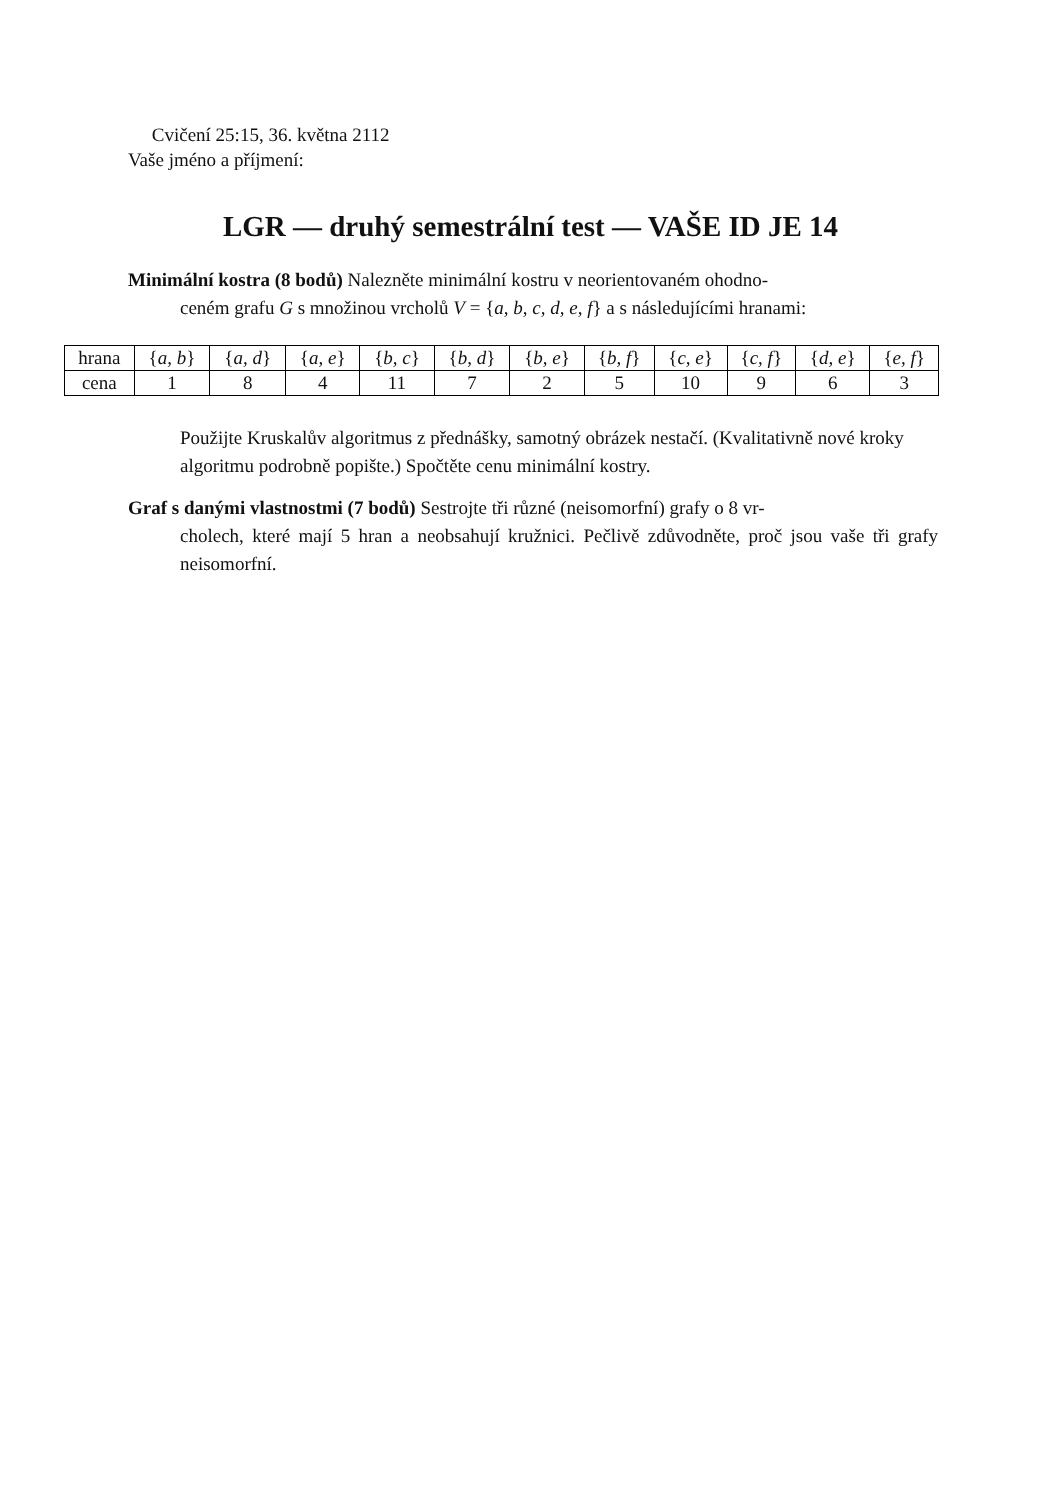Cvičení 25:15, 36. května 2112
Vaše jméno a příjmení:
LGR — druhý semestrální test — VAŠE ID JE 14
Minimální kostra (8 bodů) Nalezněte minimální kostru v neorientovaném ohodno-
ceném grafu G s množinou vrcholů V = {a, b, c, d, e, f} a s následujícími hranami:
| hrana | { a, b } | { a, d } | { a, e } | { b, c } | { b, d } | { b, e } | { b, f } | { c, e } | { c, f } | { d, e } | { e, f } |
| --- | --- | --- | --- | --- | --- | --- | --- | --- | --- | --- | --- |
| cena | 1 | 8 | 4 | 11 | 7 | 2 | 5 | 10 | 9 | 6 | 3 |
Použijte Kruskalův algoritmus z přednášky, samotný obrázek nestačí. (Kvalitativně nové kroky algoritmu podrobně popište.) Spočtěte cenu minimální kostry.
Graf s danými vlastnostmi (7 bodů) Sestrojte tři různé (neisomorfní) grafy o 8 vr-
cholech, které mají 5 hran a neobsahují kružnici. Pečlivě zdůvodněte, proč jsou vaše tři grafy neisomorfní.